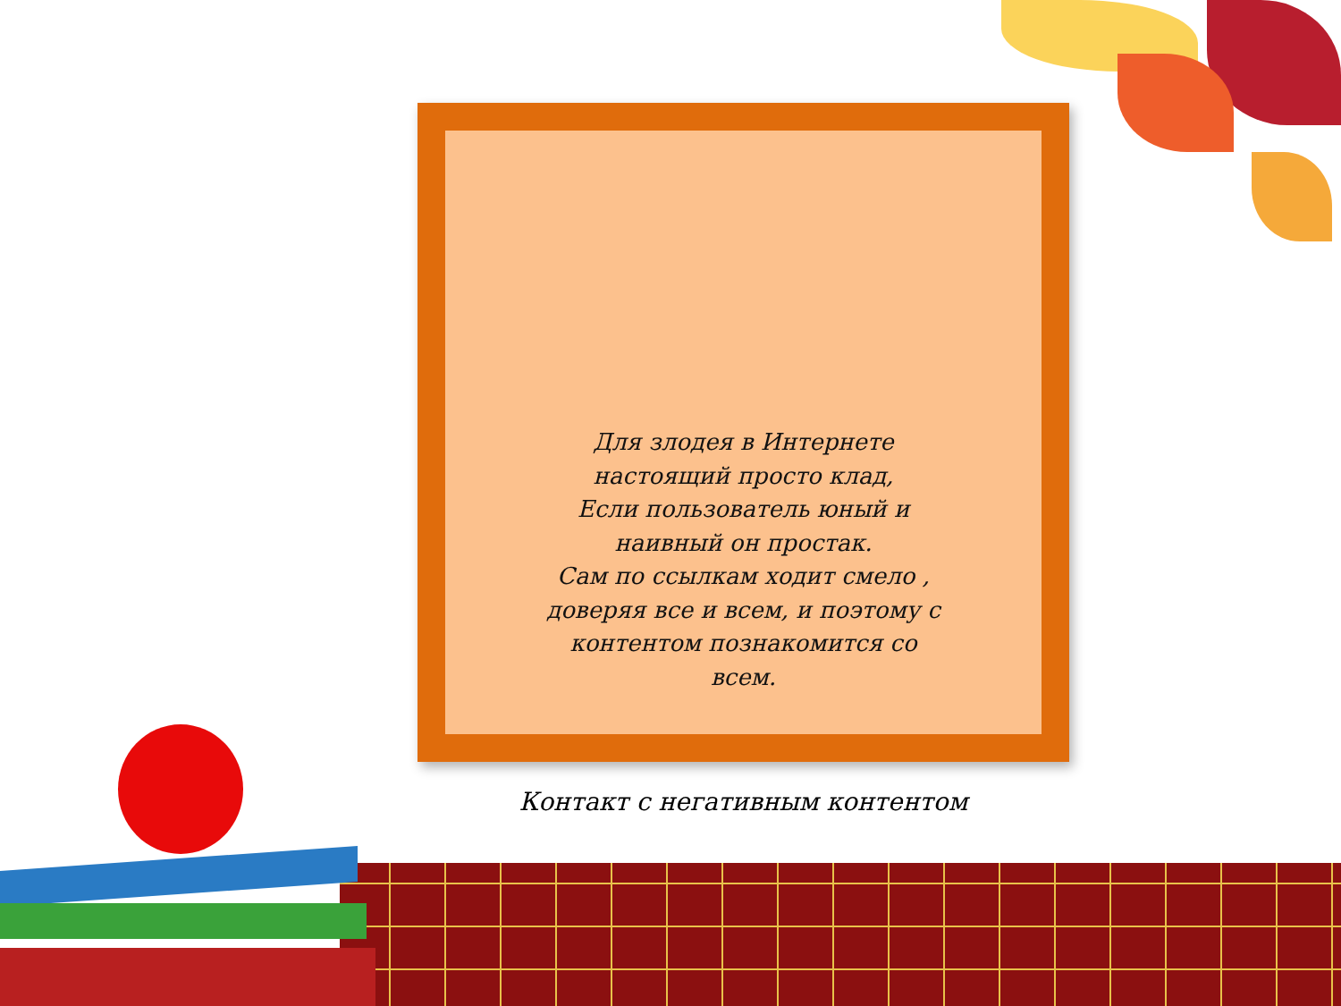Для злодея в Интернете
настоящий просто клад,
Если пользователь юный и наивный он простак.
Сам по ссылкам ходит смело , доверяя все и всем, и поэтому с контентом познакомится со всем.
Контакт с негативным контентом